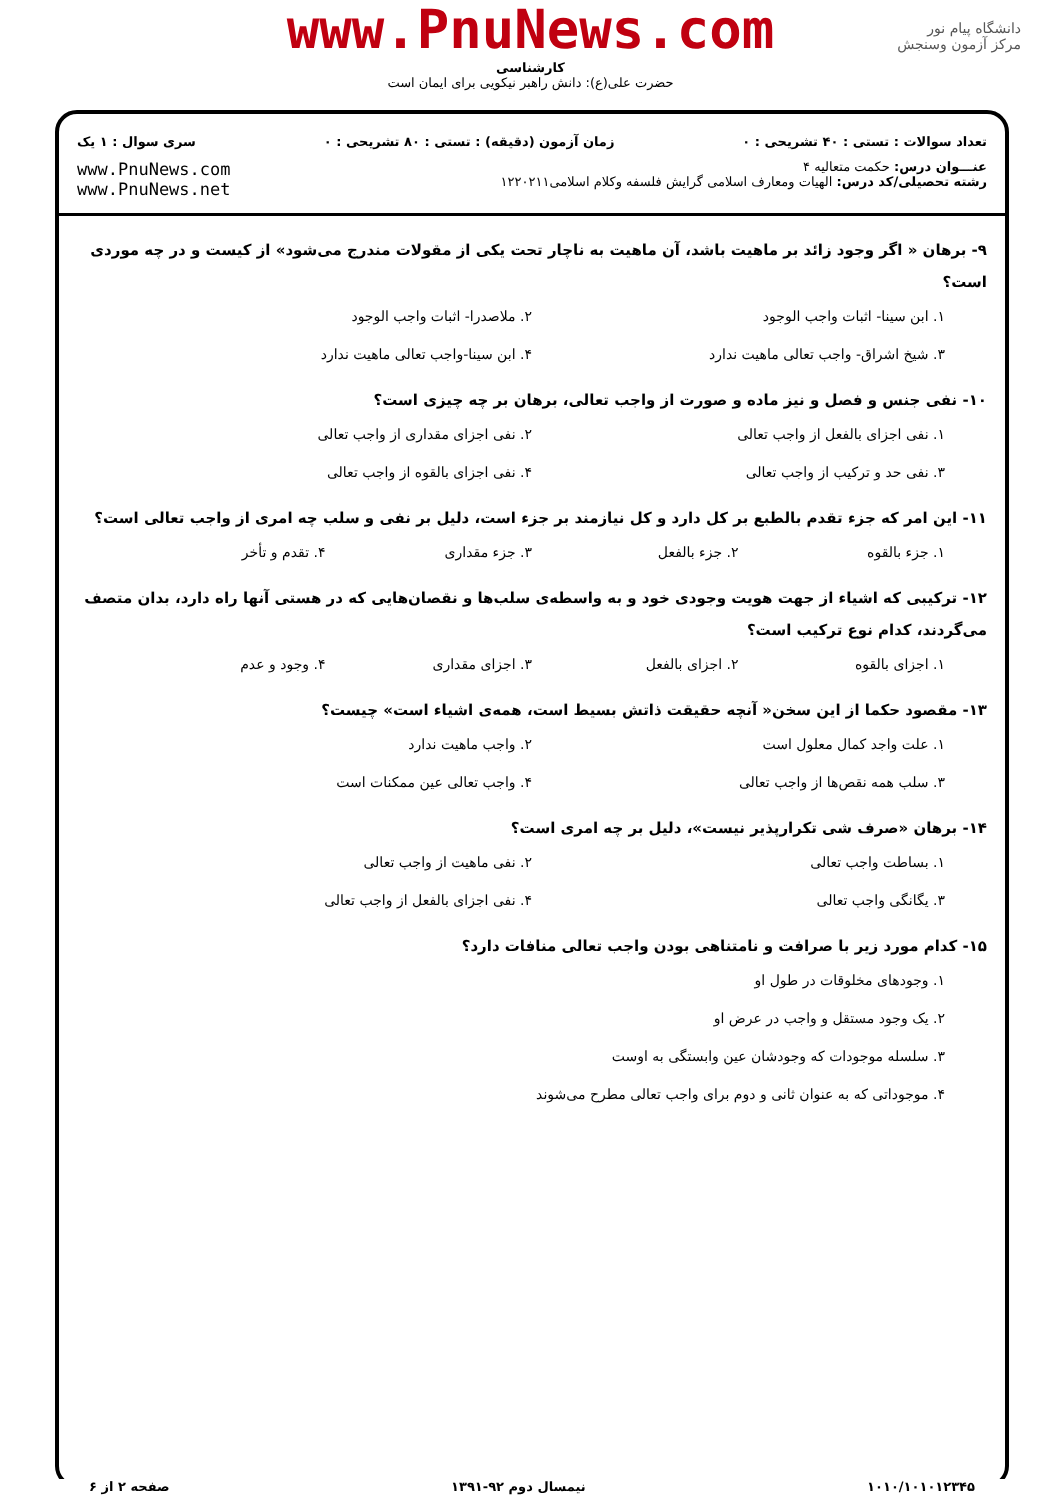www.PnuNews.com
کارشناسی
حضرت علی(ع): دانش راهبر نیکویی برای ایمان است
دانشگاه پیام نور
مرکز آزمون وسنجش
تعداد سوالات : تستی : ۴۰ تشریحی : ۰ زمان آزمون (دقیقه) : تستی : ۸۰ تشریحی : ۰ سری سوال : ۱ یک
عنـــوان درس: حکمت متعالیه ۴
رشته تحصیلی/کد درس: الهیات ومعارف اسلامی گرایش فلسفه وکلام اسلامی۱۲۲۰۲۱۱
www.PnuNews.com
www.PnuNews.net
۹- برهان « اگر وجود زائد بر ماهیت باشد، آن ماهیت به ناچار تحت یکی از مقولات مندرج می‌شود» از کیست و در چه موردی است؟
۱. ابن سینا- اثبات واجب الوجود ۲. ملاصدرا- اثبات واجب الوجود ۳. شیخ اشراق- واجب تعالی ماهیت ندارد ۴. ابن سینا-واجب تعالی ماهیت ندارد
۱۰- نفی جنس و فصل و نیز ماده و صورت از واجب تعالی، برهان بر چه چیزی است؟
۱. نفی اجزای بالفعل از واجب تعالی ۲. نفی اجزای مقداری از واجب تعالی ۳. نفی حد و ترکیب از واجب تعالی ۴. نفی اجزای بالقوه از واجب تعالی
۱۱- این امر که جزء تقدم بالطبع بر کل دارد و کل نیازمند بر جزء است، دلیل بر نفی و سلب چه امری از واجب تعالی است؟
۱. جزء بالقوه ۲. جزء بالفعل ۳. جزء مقداری ۴. تقدم و تأخر
۱۲- ترکیبی که اشیاء از جهت هویت وجودی خود و به واسطه‌ی سلب‌ها و نقصان‌هایی که در هستی آنها راه دارد، بدان متصف می‌گردند، کدام نوع ترکیب است؟
۱. اجزای بالقوه ۲. اجزای بالفعل ۳. اجزای مقداری ۴. وجود و عدم
۱۳- مقصود حکما از این سخن« آنچه حقیقت ذاتش بسیط است، همه‌ی اشیاء است» چیست؟
۱. علت واجد کمال معلول است ۲. واجب ماهیت ندارد ۳. سلب همه نقص‌ها از واجب تعالی ۴. واجب تعالی عین ممکنات است
۱۴- برهان «صرف شی تکرارپذیر نیست»، دلیل بر چه امری است؟
۱. بساطت واجب تعالی ۲. نفی ماهیت از واجب تعالی ۳. یگانگی واجب تعالی ۴. نفی اجزای بالفعل از واجب تعالی
۱۵- کدام مورد زیر با صرافت و نامتناهی بودن واجب تعالی منافات دارد؟
۱. وجودهای مخلوقات در طول او
۲. یک وجود مستقل و واجب در عرض او
۳. سلسله موجودات که وجودشان عین وابستگی به اوست
۴. موجوداتی که به عنوان ثانی و دوم برای واجب تعالی مطرح می‌شوند
۱۰۱۰/۱۰۱۰۱۲۳۴۵ نیمسال دوم ۹۲-۱۳۹۱ صفحه ۲ از ۶